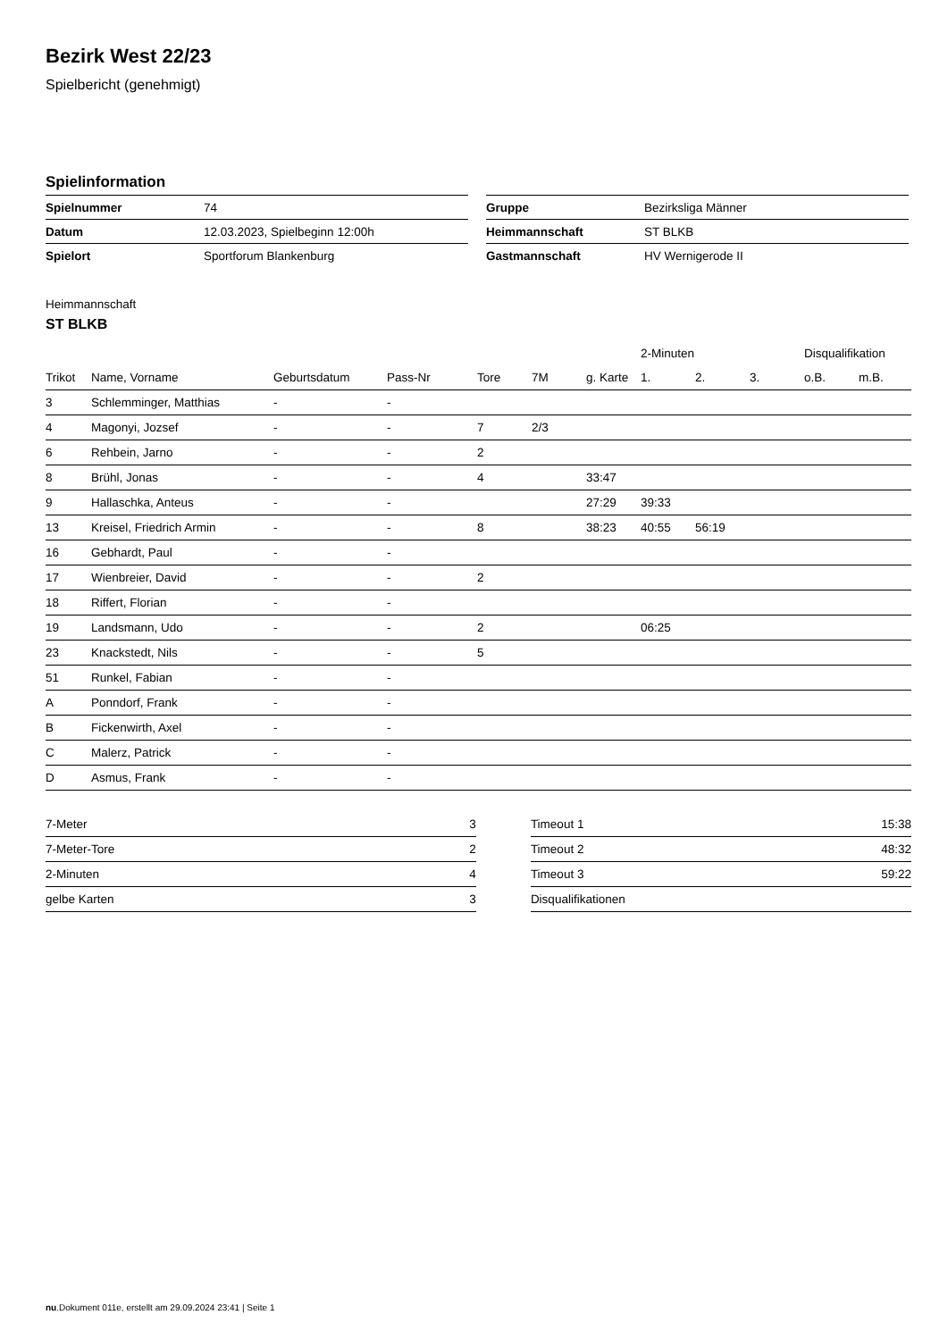Bezirk West 22/23
Spielbericht (genehmigt)
Spielinformation
| Spielnummer | 74 |
| Datum | 12.03.2023, Spielbeginn 12:00h |
| Spielort | Sportforum Blankenburg |
| Gruppe | Bezirksliga Männer |
| Heimmannschaft | ST BLKB |
| Gastmannschaft | HV Wernigerode II |
Heimmannschaft
ST BLKB
| | | | | | | | 2-Minuten | | | Disqualifikation | |
| --- | --- | --- | --- | --- | --- | --- | --- | --- | --- | --- | --- |
| Trikot | Name, Vorname | Geburtsdatum | Pass-Nr | Tore | 7M | g. Karte | 1. | 2. | 3. | o.B. | m.B. |
| 3 | Schlemminger, Matthias | - | - | | | | | | | | |
| 4 | Magonyi, Jozsef | - | - | 7 | 2/3 | | | | | | |
| 6 | Rehbein, Jarno | - | - | 2 | | | | | | | |
| 8 | Brühl, Jonas | - | - | 4 | | 33:47 | | | | | |
| 9 | Hallaschka, Anteus | - | - | | | 27:29 | 39:33 | | | | |
| 13 | Kreisel, Friedrich Armin | - | - | 8 | | 38:23 | 40:55 | 56:19 | | | |
| 16 | Gebhardt, Paul | - | - | | | | | | | | |
| 17 | Wienbreier, David | - | - | 2 | | | | | | | |
| 18 | Riffert, Florian | - | - | | | | | | | | |
| 19 | Landsmann, Udo | - | - | 2 | | | 06:25 | | | | |
| 23 | Knackstedt, Nils | - | - | 5 | | | | | | | |
| 51 | Runkel, Fabian | - | - | | | | | | | | |
| A | Ponndorf, Frank | - | - | | | | | | | | |
| B | Fickenwirth, Axel | - | - | | | | | | | | |
| C | Malerz, Patrick | - | - | | | | | | | | |
| D | Asmus, Frank | - | - | | | | | | | | |
| 7-Meter | 3 |
| 7-Meter-Tore | 2 |
| 2-Minuten | 4 |
| gelbe Karten | 3 |
| Timeout 1 | 15:38 |
| Timeout 2 | 48:32 |
| Timeout 3 | 59:22 |
| Disqualifikationen | |
nu.Dokument 011e, erstellt am 29.09.2024 23:41 | Seite 1